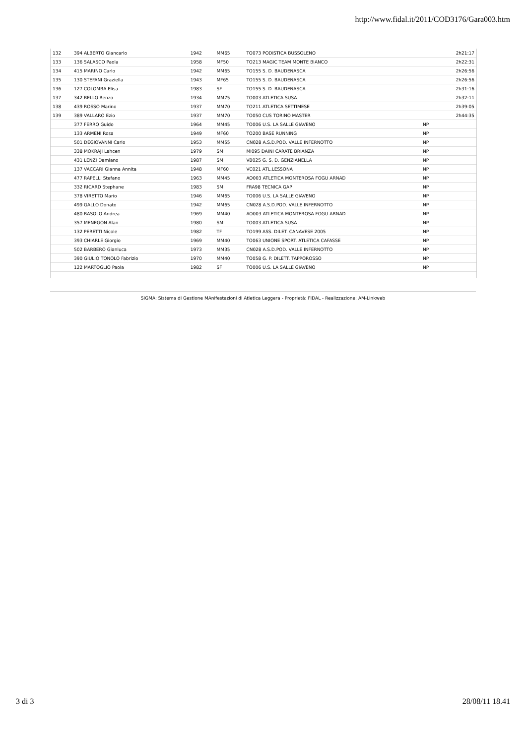http://www.fidal.it/2011/COD3176/Gara003.htm
| 132 | 394 ALBERTO Giancarlo | 1942 | MM65 | TO073 PODISTICA BUSSOLENO | | 2h21:17 |
| 133 | 136 SALASCO Paola | 1958 | MF50 | TO213 MAGIC TEAM MONTE BIANCO | | 2h22:31 |
| 134 | 415 MARINO Carlo | 1942 | MM65 | TO155 S. D. BAUDENASCA | | 2h26:56 |
| 135 | 130 STEFANI Graziella | 1943 | MF65 | TO155 S. D. BAUDENASCA | | 2h26:56 |
| 136 | 127 COLOMBA Elisa | 1983 | SF | TO155 S. D. BAUDENASCA | | 2h31:16 |
| 137 | 342 BELLO Renzo | 1934 | MM75 | TO003 ATLETICA SUSA | | 2h32:11 |
| 138 | 439 ROSSO Marino | 1937 | MM70 | TO211 ATLETICA SETTIMESE | | 2h39:05 |
| 139 | 389 VALLARO Ezio | 1937 | MM70 | TO050 CUS TORINO MASTER | | 2h44:35 |
| | 377 FERRO Guido | 1964 | MM45 | TO006 U.S. LA SALLE GIAVENO | NP | |
| | 133 ARMENI Rosa | 1949 | MF60 | TO200 BASE RUNNING | NP | |
| | 501 DEGIOVANNI Carlo | 1953 | MM55 | CN028 A.S.D.POD. VALLE INFERNOTTO | NP | |
| | 338 MOKRAJI Lahcen | 1979 | SM | MI095 DAINI CARATE BRIANZA | NP | |
| | 431 LENZI Damiano | 1987 | SM | VB025 G. S. D. GENZIANELLA | NP | |
| | 137 VACCARI Gianna Annita | 1948 | MF60 | VC021 ATL.LESSONA | NP | |
| | 477 RAPELLI Stefano | 1963 | MM45 | AO003 ATLETICA MONTEROSA FOGU ARNAD | NP | |
| | 332 RICARD Stephane | 1983 | SM | FRA98 TECNICA GAP | NP | |
| | 378 VIRETTO Mario | 1946 | MM65 | TO006 U.S. LA SALLE GIAVENO | NP | |
| | 499 GALLO Donato | 1942 | MM65 | CN028 A.S.D.POD. VALLE INFERNOTTO | NP | |
| | 480 BASOLO Andrea | 1969 | MM40 | AO003 ATLETICA MONTEROSA FOGU ARNAD | NP | |
| | 357 MENEGON Alan | 1980 | SM | TO003 ATLETICA SUSA | NP | |
| | 132 PERETTI Nicole | 1982 | TF | TO199 ASS. DILET. CANAVESE 2005 | NP | |
| | 393 CHIARLE Giorgio | 1969 | MM40 | TO063 UNIONE SPORT. ATLETICA CAFASSE | NP | |
| | 502 BARBERO Gianluca | 1973 | MM35 | CN028 A.S.D.POD. VALLE INFERNOTTO | NP | |
| | 390 GIULIO TONOLO Fabrizio | 1970 | MM40 | TO058 G. P. DILETT. TAPPOROSSO | NP | |
| | 122 MARTOGLIO Paola | 1982 | SF | TO006 U.S. LA SALLE GIAVENO | NP | |
SIGMA: Sistema di Gestione MAnifestazioni di Atletica Leggera - Proprietà: FIDAL - Realizzazione: AM-Linkweb
3 di 3 28/08/11 18.41